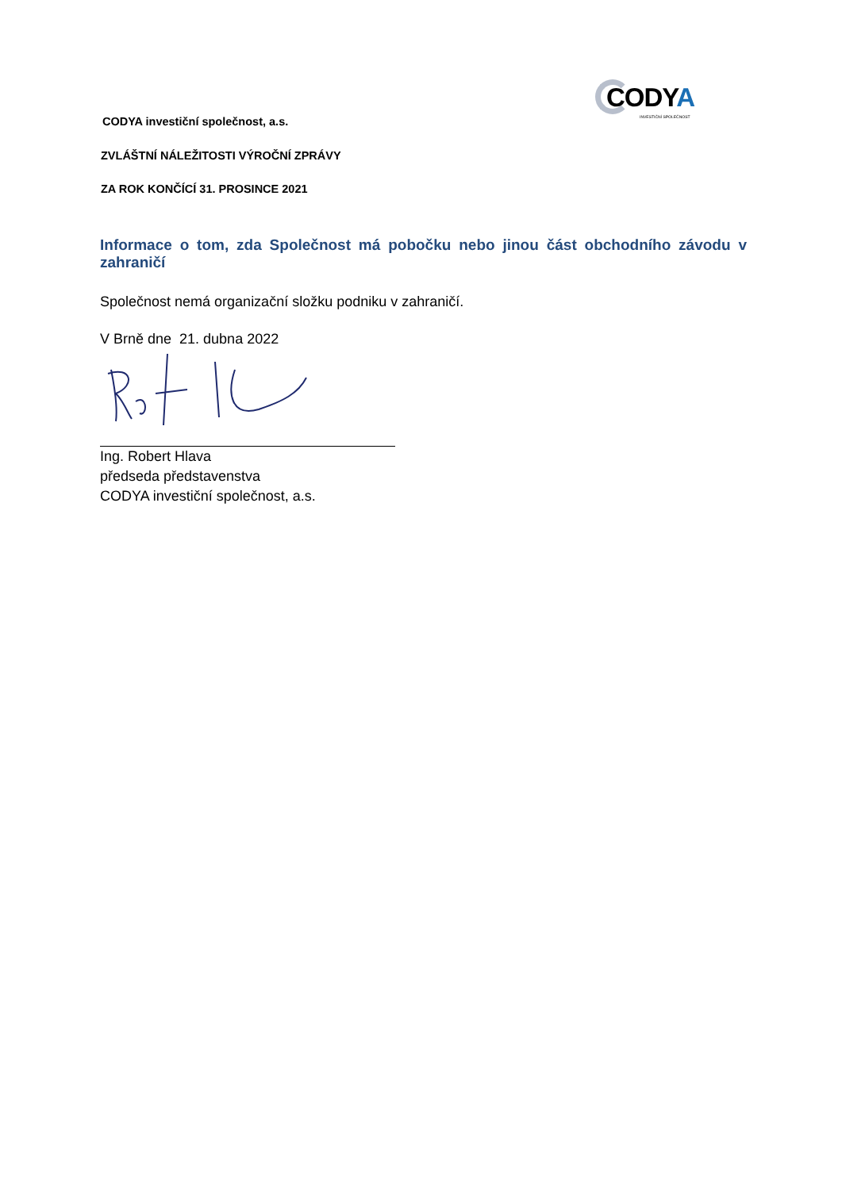CODYA
INVESTIČNÍ SPOLEČNOST
CODYA investiční společnost, a.s.
ZVLÁŠTNÍ NÁLEŽITOSTI VÝROČNÍ ZPRÁVY
ZA ROK KONČÍCÍ 31. PROSINCE 2021
Informace o tom, zda Společnost má pobočku nebo jinou část obchodního závodu v zahraničí
Společnost nemá organizační složku podniku v zahraničí.
V Brně dne 21. dubna 2022
Ing. Robert Hlava
předseda představenstva
CODYA investiční společnost, a.s.